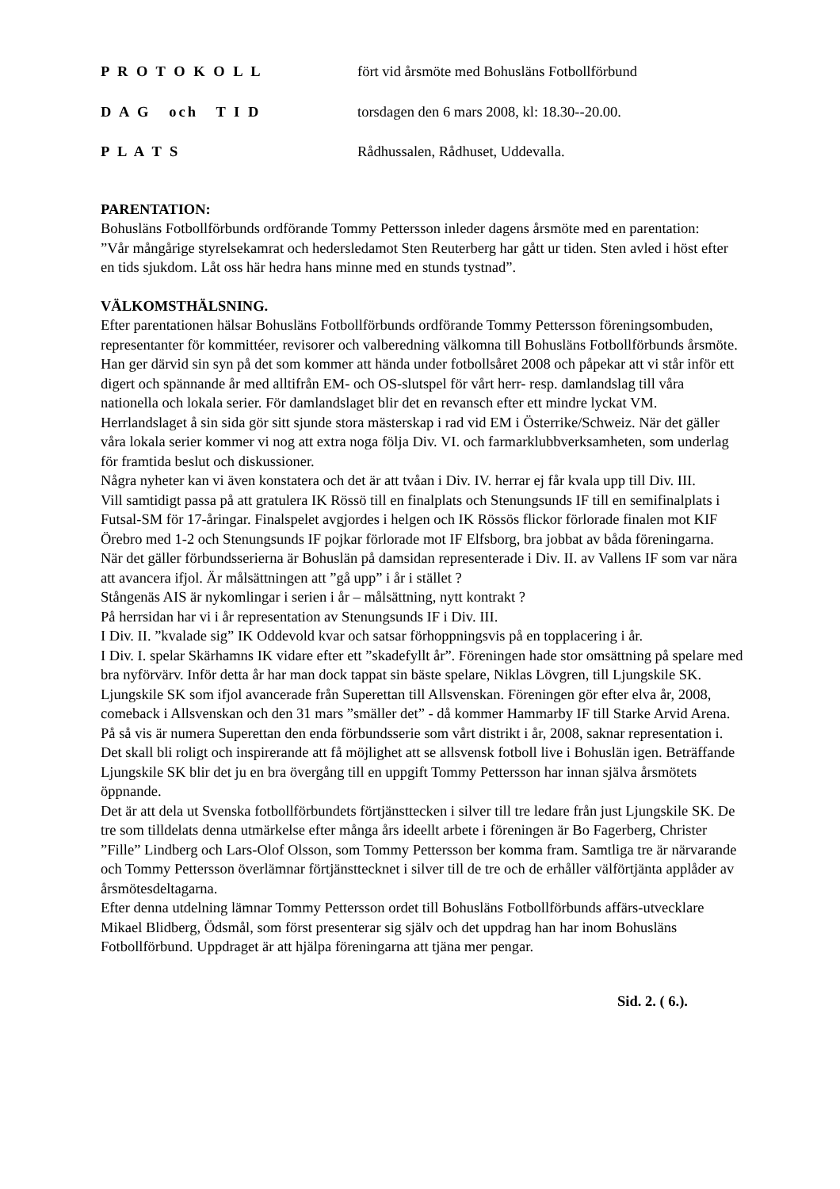P R O T O K O L L fört vid årsmöte med Bohusläns Fotbollförbund
D A G och T I D torsdagen den 6 mars 2008, kl: 18.30--20.00.
P L A T S Rådhussalen, Rådhuset, Uddevalla.
PARENTATION:
Bohusläns Fotbollförbunds ordförande Tommy Pettersson inleder dagens årsmöte med en parentation:
”Vår mångårige styrelsekamrat och hedersledamot Sten Reuterberg har gått ur tiden. Sten avled i höst efter en tids sjukdom. Låt oss här hedra hans minne med en stunds tystnad”.
VÄLKOMSTHÄLSNING.
Efter parentationen hälsar Bohusläns Fotbollförbunds ordförande Tommy Pettersson föreningsombuden, representanter för kommittéer, revisorer och valberedning välkomna till Bohusläns Fotbollförbunds årsmöte.
Han ger därvid sin syn på det som kommer att hända under fotbollsåret 2008 och påpekar att vi står inför ett digert och spännande år med alltifrån EM- och OS-slutspel för vårt herr- resp. damlandslag till våra nationella och lokala serier. För damlandslaget blir det en revansch efter ett mindre lyckat VM. Herrlandslaget å sin sida gör sitt sjunde stora mästerskap i rad vid EM i Österrike/Schweiz. När det gäller våra lokala serier kommer vi nog att extra noga följa Div. VI. och farmarklubbverksamheten, som underlag för framtida beslut och diskussioner.
Några nyheter kan vi även konstatera och det är att tvåan i Div. IV. herrar ej får kvala upp till Div. III.
Vill samtidigt passa på att gratulera IK Rössö till en finalplats och Stenungsunds IF till en semifinalplats i Futsal-SM för 17-åringar. Finalspelet avgjordes i helgen och IK Rössös flickor förlorade finalen mot KIF Örebro med 1-2 och Stenungsunds IF pojkar förlorade mot IF Elfsborg, bra jobbat av båda föreningarna.
När det gäller förbundsserierna är Bohuslän på damsidan representerade i Div. II. av Vallens IF som var nära att avancera ifjol. Är målsättningen att ”gå upp” i år i stället ?
Stångenäs AIS är nykomlingar i serien i år – målsättning, nytt kontrakt ?
På herrsidan har vi i år representation av Stenungsunds IF i Div. III.
I Div. II. ”kvalade sig” IK Oddevold kvar och satsar förhoppningsvis på en topplacering i år.
I Div. I. spelar Skärhamns IK vidare efter ett ”skadefyllt år”. Föreningen hade stor omsättning på spelare med bra nyförvärv. Inför detta år har man dock tappat sin bäste spelare, Niklas Lövgren, till Ljungskile SK. Ljungskile SK som ifjol avancerade från Superettan till Allsvenskan. Föreningen gör efter elva år, 2008, comeback i Allsvenskan och den 31 mars ”smäller det” - då kommer Hammarby IF till Starke Arvid Arena.
På så vis är numera Superettan den enda förbundsserie som vårt distrikt i år, 2008, saknar representation i.
Det skall bli roligt och inspirerande att få möjlighet att se allsvensk fotboll live i Bohuslän igen. Beträffande Ljungskile SK blir det ju en bra övergång till en uppgift Tommy Pettersson har innan själva årsmötets öppnande.
Det är att dela ut Svenska fotbollförbundets förtjänsttecken i silver till tre ledare från just Ljungskile SK. De tre som tilldelats denna utmärkelse efter många års ideellt arbete i föreningen är Bo Fagerberg, Christer ”Fille” Lindberg och Lars-Olof Olsson, som Tommy Pettersson ber komma fram. Samtliga tre är närvarande och Tommy Pettersson överlämnar förtjänsttecknet i silver till de tre och de erhåller välförtjänta applåder av årsmötesdeltagarna.
Efter denna utdelning lämnar Tommy Pettersson ordet till Bohusläns Fotbollförbunds affärs-utvecklare Mikael Blidberg, Ödsmål, som först presenterar sig själv och det uppdrag han har inom Bohusläns Fotbollförbund. Uppdraget är att hjälpa föreningarna att tjäna mer pengar.
Sid. 2. ( 6.).